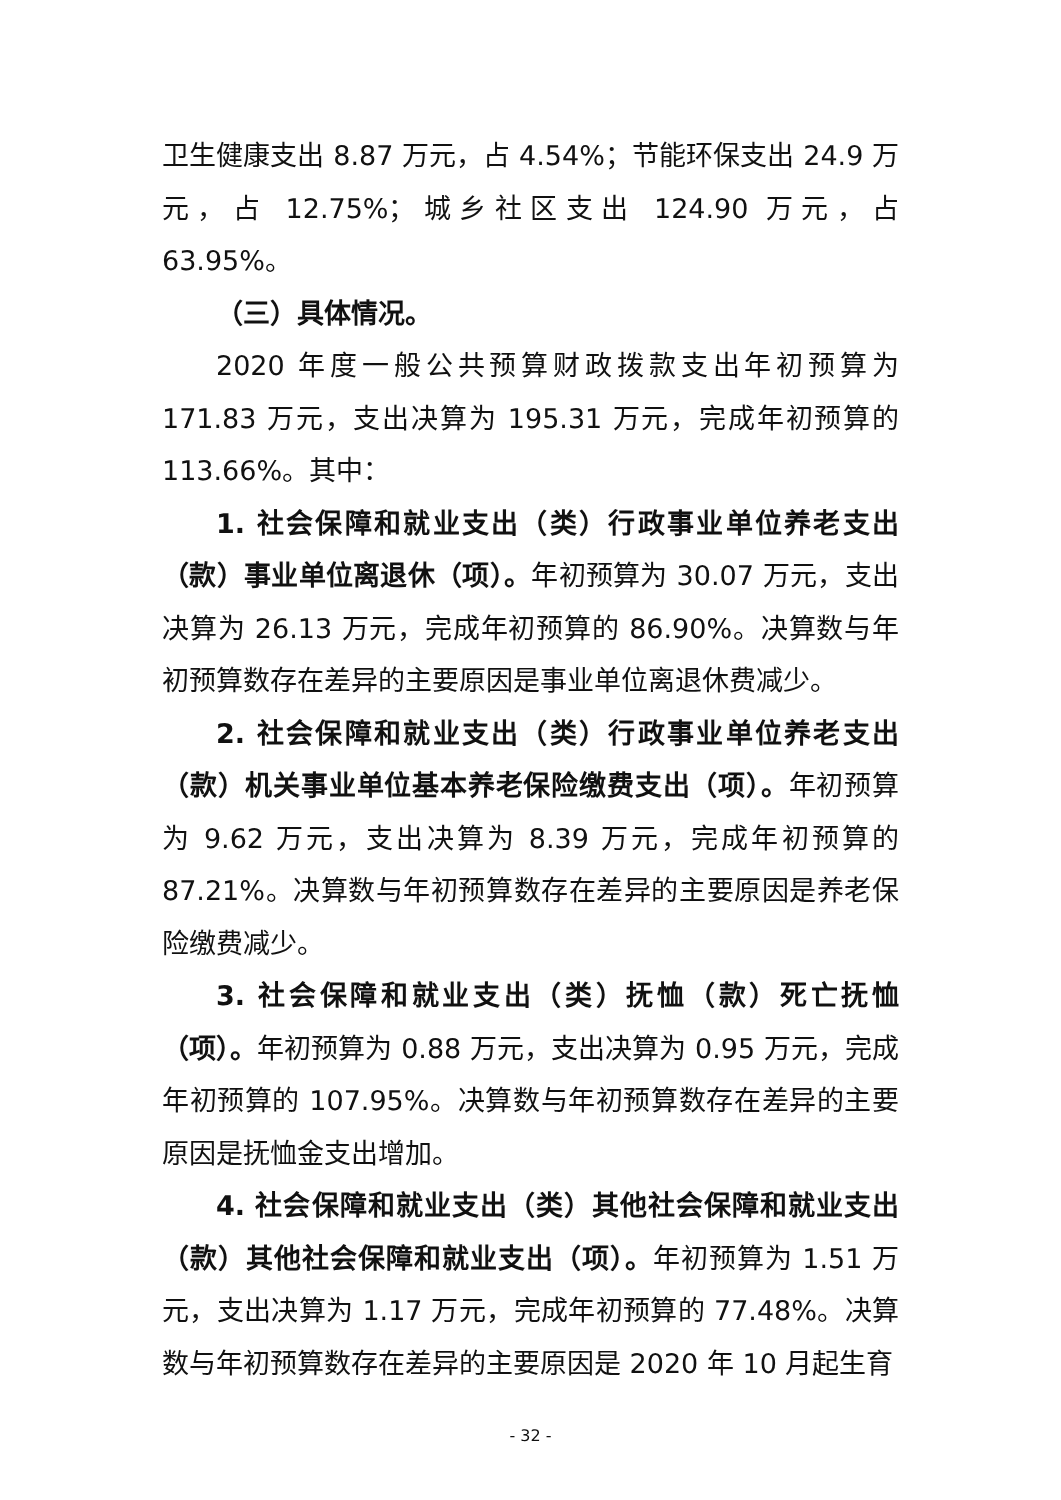卫生健康支出 8.87 万元，占 4.54%；节能环保支出 24.9 万元，占 12.75%；城乡社区支出 124.90 万元，占 63.95%。
（三）具体情况。
2020 年度一般公共预算财政拨款支出年初预算为 171.83 万元，支出决算为 195.31 万元，完成年初预算的 113.66%。其中：
1. 社会保障和就业支出（类）行政事业单位养老支出（款）事业单位离退休（项）。年初预算为 30.07 万元，支出决算为 26.13 万元，完成年初预算的 86.90%。决算数与年初预算数存在差异的主要原因是事业单位离退休费减少。
2. 社会保障和就业支出（类）行政事业单位养老支出（款）机关事业单位基本养老保险缴费支出（项）。年初预算为 9.62 万元，支出决算为 8.39 万元，完成年初预算的 87.21%。决算数与年初预算数存在差异的主要原因是养老保险缴费减少。
3. 社会保障和就业支出（类）抚恤（款）死亡抚恤（项）。年初预算为 0.88 万元，支出决算为 0.95 万元，完成年初预算的 107.95%。决算数与年初预算数存在差异的主要原因是抚恤金支出增加。
4. 社会保障和就业支出（类）其他社会保障和就业支出（款）其他社会保障和就业支出（项）。年初预算为 1.51 万元，支出决算为 1.17 万元，完成年初预算的 77.48%。决算数与年初预算数存在差异的主要原因是 2020 年 10 月起生育
- 32 -